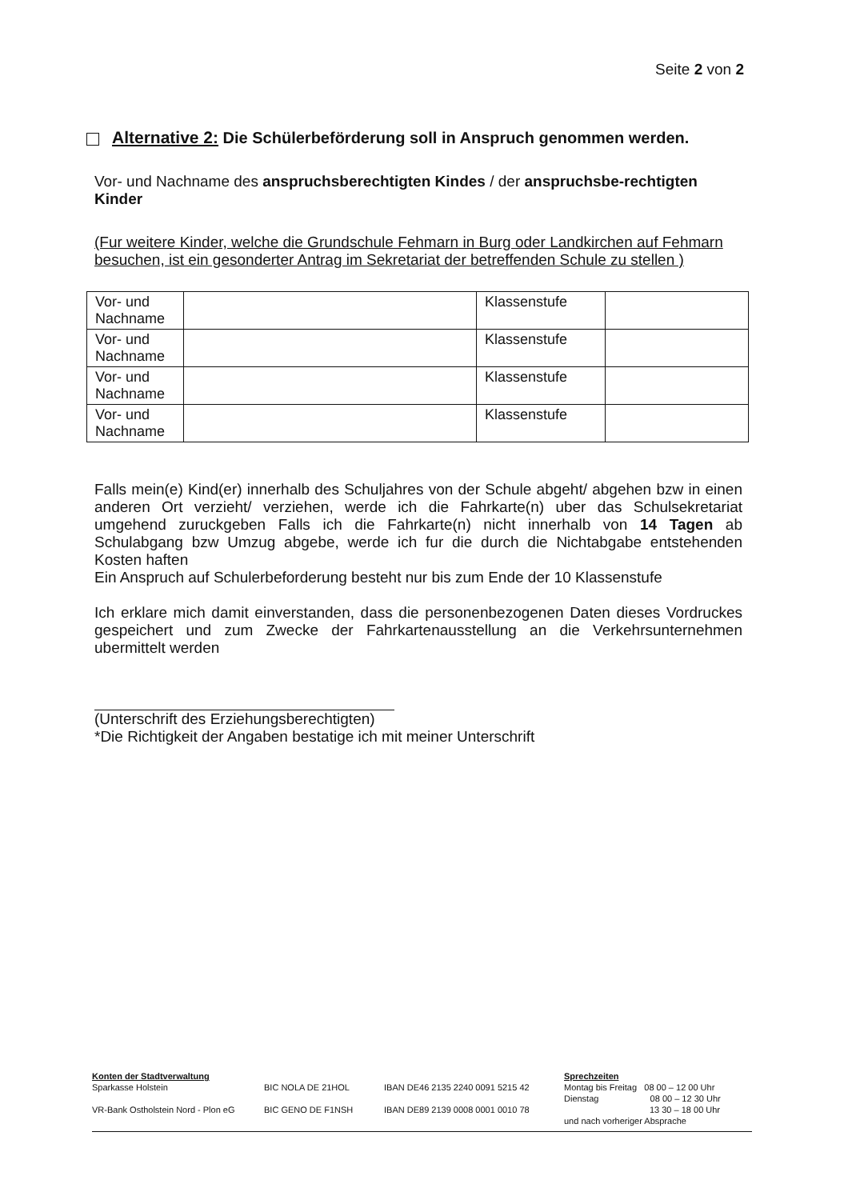Seite 2 von 2
Alternative 2: Die Schülerbeförderung soll in Anspruch genommen werden.
Vor- und Nachname des anspruchsberechtigten Kindes / der anspruchsbe-rechtigten Kinder
(Fur weitere Kinder, welche die Grundschule Fehmarn in Burg oder Landkirchen auf Fehmarn besuchen, ist ein gesonderter Antrag im Sekretariat der betreffenden Schule zu stellen )
| Vor- und Nachname | | Klassenstufe | |
| Vor- und Nachname | | Klassenstufe | |
| Vor- und Nachname | | Klassenstufe | |
| Vor- und Nachname | | Klassenstufe | |
Falls mein(e) Kind(er) innerhalb des Schuljahres von der Schule abgeht/ abgehen bzw in einen anderen Ort verzieht/ verziehen, werde ich die Fahrkarte(n) uber das Schulsekretariat umgehend zuruckgeben Falls ich die Fahrkarte(n) nicht innerhalb von 14 Tagen ab Schulabgang bzw Umzug abgebe, werde ich fur die durch die Nichtabgabe entstehenden Kosten haften
Ein Anspruch auf Schulerbeforderung besteht nur bis zum Ende der 10 Klassenstufe
Ich erklare mich damit einverstanden, dass die personenbezogenen Daten dieses Vordruckes gespeichert und zum Zwecke der Fahrkartenausstellung an die Verkehrsunternehmen ubermittelt werden
(Unterschrift des Erziehungsberechtigten)
*Die Richtigkeit der Angaben bestatige ich mit meiner Unterschrift
Konten der Stadtverwaltung
Sparkasse Holstein
VR-Bank Ostholstein Nord - Plon eG
BIC NOLA DE 21HOL
BIC GENO DE F1NSH
IBAN DE46 2135 2240 0091 5215 42
IBAN DE89 2139 0008 0001 0010 78
Sprechzeiten
Montag bis Freitag 08 00 – 12 00 Uhr
Dienstag 08 00 – 12 30 Uhr
13 30 – 18 00 Uhr
und nach vorheriger Absprache